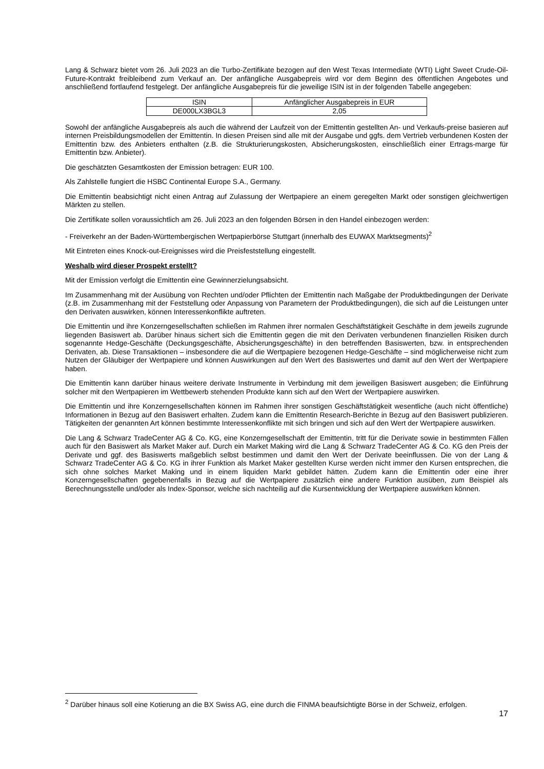Lang & Schwarz bietet vom 26. Juli 2023 an die Turbo-Zertifikate bezogen auf den West Texas Intermediate (WTI) Light Sweet Crude-Oil-Future-Kontrakt freibleibend zum Verkauf an. Der anfängliche Ausgabepreis wird vor dem Beginn des öffentlichen Angebotes und anschließend fortlaufend festgelegt. Der anfängliche Ausgabepreis für die jeweilige ISIN ist in der folgenden Tabelle angegeben:
| ISIN | Anfänglicher Ausgabepreis in EUR |
| DE000LX3BGL3 | 2,05 |
Sowohl der anfängliche Ausgabepreis als auch die während der Laufzeit von der Emittentin gestellten An- und Verkaufs-preise basieren auf internen Preisbildungsmodellen der Emittentin. In diesen Preisen sind alle mit der Ausgabe und ggfs. dem Vertrieb verbundenen Kosten der Emittentin bzw. des Anbieters enthalten (z.B. die Strukturierungskosten, Absicherungskosten, einschließlich einer Ertrags-marge für Emittentin bzw. Anbieter).
Die geschätzten Gesamtkosten der Emission betragen: EUR 100.
Als Zahlstelle fungiert die HSBC Continental Europe S.A., Germany.
Die Emittentin beabsichtigt nicht einen Antrag auf Zulassung der Wertpapiere an einem geregelten Markt oder sonstigen gleichwertigen Märkten zu stellen.
Die Zertifikate sollen voraussichtlich am 26. Juli 2023 an den folgenden Börsen in den Handel einbezogen werden:
- Freiverkehr an der Baden-Württembergischen Wertpapierbörse Stuttgart (innerhalb des EUWAX Marktsegments)<sup>2</sup>
Mit Eintreten eines Knock-out-Ereignisses wird die Preisfeststellung eingestellt.
Weshalb wird dieser Prospekt erstellt?
Mit der Emission verfolgt die Emittentin eine Gewinnerzielungsabsicht.
Im Zusammenhang mit der Ausübung von Rechten und/oder Pflichten der Emittentin nach Maßgabe der Produktbedingungen der Derivate (z.B. im Zusammenhang mit der Feststellung oder Anpassung von Parametern der Produktbedingungen), die sich auf die Leistungen unter den Derivaten auswirken, können Interessenkonflikte auftreten.
Die Emittentin und ihre Konzerngesellschaften schließen im Rahmen ihrer normalen Geschäftstätigkeit Geschäfte in dem jeweils zugrunde liegenden Basiswert ab. Darüber hinaus sichert sich die Emittentin gegen die mit den Derivaten verbundenen finanziellen Risiken durch sogenannte Hedge-Geschäfte (Deckungsgeschäfte, Absicherungsgeschäfte) in den betreffenden Basiswerten, bzw. in entsprechenden Derivaten, ab. Diese Transaktionen – insbesondere die auf die Wertpapiere bezogenen Hedge-Geschäfte – sind möglicherweise nicht zum Nutzen der Gläubiger der Wertpapiere und können Auswirkungen auf den Wert des Basiswertes und damit auf den Wert der Wertpapiere haben.
Die Emittentin kann darüber hinaus weitere derivate Instrumente in Verbindung mit dem jeweiligen Basiswert ausgeben; die Einführung solcher mit den Wertpapieren im Wettbewerb stehenden Produkte kann sich auf den Wert der Wertpapiere auswirken.
Die Emittentin und ihre Konzerngesellschaften können im Rahmen ihrer sonstigen Geschäftstätigkeit wesentliche (auch nicht öffentliche) Informationen in Bezug auf den Basiswert erhalten. Zudem kann die Emittentin Research-Berichte in Bezug auf den Basiswert publizieren. Tätigkeiten der genannten Art können bestimmte Interessenkonflikte mit sich bringen und sich auf den Wert der Wertpapiere auswirken.
Die Lang & Schwarz TradeCenter AG & Co. KG, eine Konzerngesellschaft der Emittentin, tritt für die Derivate sowie in bestimmten Fällen auch für den Basiswert als Market Maker auf. Durch ein Market Making wird die Lang & Schwarz TradeCenter AG & Co. KG den Preis der Derivate und ggf. des Basiswerts maßgeblich selbst bestimmen und damit den Wert der Derivate beeinflussen. Die von der Lang & Schwarz TradeCenter AG & Co. KG in ihrer Funktion als Market Maker gestellten Kurse werden nicht immer den Kursen entsprechen, die sich ohne solches Market Making und in einem liquiden Markt gebildet hätten. Zudem kann die Emittentin oder eine ihrer Konzerngesellschaften gegebenenfalls in Bezug auf die Wertpapiere zusätzlich eine andere Funktion ausüben, zum Beispiel als Berechnungsstelle und/oder als Index-Sponsor, welche sich nachteilig auf die Kursentwicklung der Wertpapiere auswirken können.
<sup>2</sup> Darüber hinaus soll eine Kotierung an die BX Swiss AG, eine durch die FINMA beaufsichtigte Börse in der Schweiz, erfolgen.
17